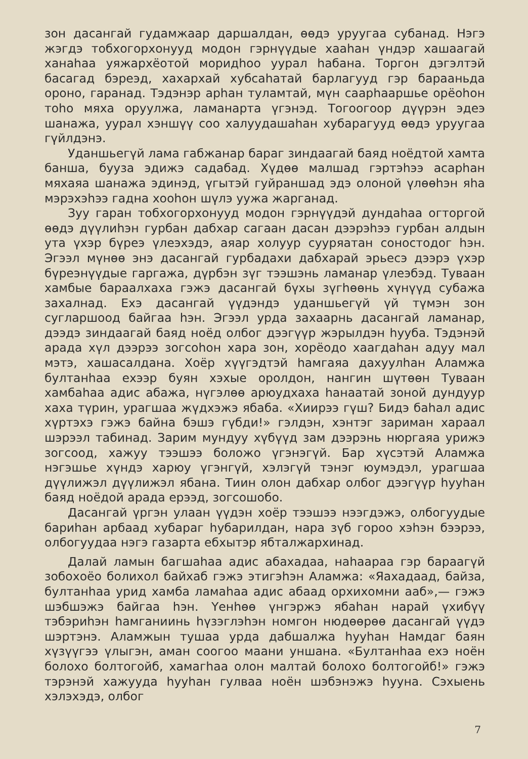зон дасангай гудамжаар даршалдан, өөдэ уруугаа субанад. Нэгэ жэгдэ тобхогорхонууд модон гэрнүүдые хааһан үндэр хашаагай ханаһаа уяжархёотой моридһоо уурал һабана. Торгон дэгэлтэй басагад бэреэд, хахархай хубсаһатай барлагууд гэр барааньда ороно, гаранад. Тэдэнэр арһан туламтай, мүн саарһааршье орёоһон тоһо мяха оруулжа, ламанарта үгэнэд. Тогоогоор дүүрэн эдеэ шанажа, уурал хэншүү соо халуудашаһан хубарагууд өөдэ уруугаа гүйлдэнэ.
Уданшьегүй лама габжанар бараг зиндаагай баяд ноёдтой хамта банша, бууза эдижэ садабад. Хүдөө малшад гэртэһээ асарһан мяхаяа шанажа эдинэд, үгытэй гуйраншад эдэ олоной үлөөһэн яһа мэрэхэһээ гадна хооһон шүлэ уужа жарганад.
Зуу гаран тобхогорхонууд модон гэрнүүдэй дундаһаа огторгой өөдэ дүүлиһэн гурбан дабхар сагаан дасан дээрэһээ гурбан алдын ута үхэр бүреэ үлеэхэдэ, аяар холуур сууряатан соностодог һэн. Эгээл мүнөө энэ дасангай гурбадахи дабхарай эрьесэ дээрэ үхэр бүреэнүүдые гаргажа, дүрбэн зүг тээшэнь ламанар үлеэбэд. Туваан хамбые бараалхаха гэжэ дасангай бүхы зүгһөөнь хүнүүд субажа захалнад. Ехэ дасангай үүдэндэ уданшьегүй үй түмэн зон сугларшоод байгаа һэн. Эгээл урда захаарнь дасангай ламанар, дээдэ зиндаагай баяд ноёд олбог дээгүүр жэрылдэн һууба. Тэдэнэй арада хүл дээрээ зогсоһон хара зон, хорёодо хаагдаһан адуу мал мэтэ, хашасалдана. Хоёр хүүгэдтэй һамгаяа дахуулһан Аламжа бултанһаа ехээр буян хэхые оролдон, нангин шүтөөн Туваан хамбаһаа адис абажа, нүгэлөө арюудхаха һанаатай зоной дундуур хаха түрин, урагшаа жүдхэжэ ябаба. «Хиирээ гүш? Бидэ баһал адис хүртэхэ гэжэ байна бэшэ гүбди!» гэлдэн, хэнтэг зариман хараал шэрээл табинад. Зарим мундуу хүбүүд зам дээрэнь нюргаяа урижэ зогсоод, хажуу тээшээ боложо үгэнэгүй. Бар хүсэтэй Аламжа нэгэшье хүндэ харюу үгэнгүй, хэлэгүй тэнэг юумэдэл, урагшаа дүүлижэл дүүлижэл ябана. Тиин олон дабхар олбог дээгүүр һууһан баяд ноёдой арада ерээд, зогсошобо.
Дасангай үргэн улаан үүдэн хоёр тээшээ нээгдэжэ, олбогуудые бариһан арбаад хубараг һубарилдан, нара зүб гороо хэһэн бээрээ, олбогуудаа нэгэ газарта ебхытэр ябталжархинад.
Далай ламын багшаһаа адис абахадаа, наһаараа гэр бараагүй зобохоёо болихол байхаб гэжэ этигэһэн Аламжа: «Яахадаад, байза, бултанһаа урид хамба ламаһаа адис абаад орхихомни ааб»,— гэжэ шэбшэжэ байгаа һэн. Үенһөө үнгэржэ ябаһан нарай үхибүү тэбэриһэн һамганиинь һүзэглэһэн номгон нюдөөрөө дасангай үүдэ шэртэнэ. Аламжын тушаа урда дабшалжа һууһан Намдаг баян хүзүүгээ үлыгэн, аман соогоо маани уншана. «Бултанһаа ехэ ноён болохо болтогойб, хамагһаа олон малтай болохо болтогойб!» гэжэ тэрэнэй хажууда һууһан гулваа ноён шэбэнэжэ һууна. Сэхыень хэлэхэдэ, олбог
7